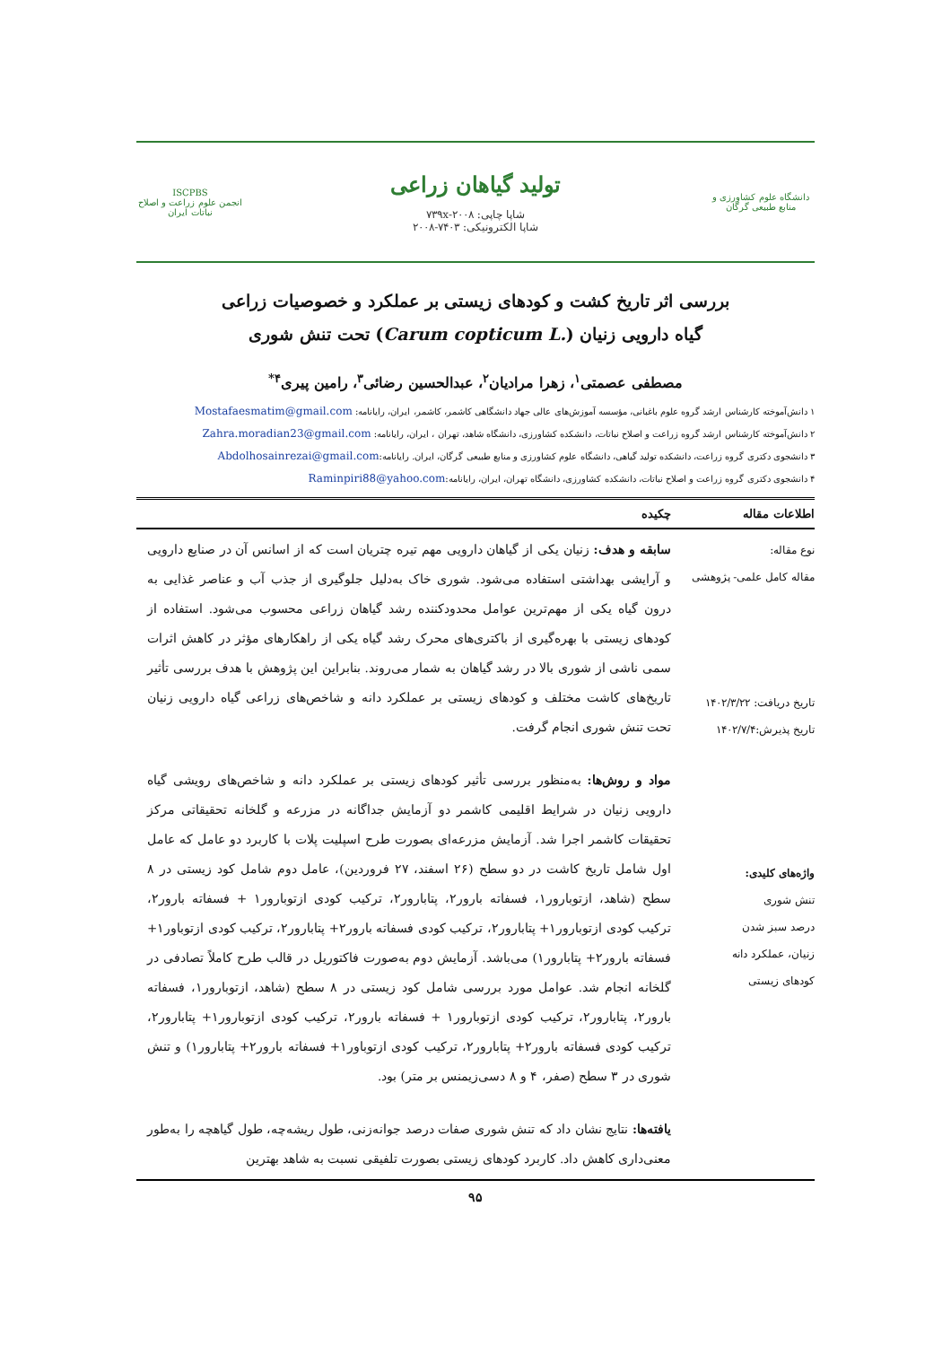دانشگاه علوم کشاورزی و منابع طبیعی گرگان
تولید گیاهان زراعی
شاپا چاپی: ۷۳۹x-۲۰۰۸
شاپا الکترونیکی: ۷۴۰۳-۲۰۰۸
ISCPBS
انجمن علوم زراعت و اصلاح نباتات ایران
بررسی اثر تاریخ کشت و کودهای زیستی بر عملکرد و خصوصیات زراعی
گیاه دارویی زنیان (Carum copticum L.) تحت تنش شوری
مصطفی عصمتی<sup>۱</sup>، زهرا مرادیان<sup>۲</sup>، عبدالحسین رضائی<sup>۳</sup>، رامین پیری<sup>۴*</sup>
۱ دانش‌آموخته کارشناس ارشد گروه علوم باغبانی، مؤسسه آموزش‌های عالی جهاد دانشگاهی کاشمر، کاشمر، ایران، رایانامه: Mostafaesmatim@gmail.com
۲ دانش‌آموخته کارشناس ارشد گروه زراعت و اصلاح نباتات، دانشکده کشاورزی، دانشگاه شاهد، تهران ، ایران، رایانامه: Zahra.moradian23@gmail.com
۳ دانشجوی دکتری گروه زراعت، دانشکده تولید گیاهی، دانشگاه علوم کشاورزی و منابع طبیعی گرگان، ایران. رایانامه:Abdolhosainrezai@gmail.com
۴ دانشجوی دکتری گروه زراعت و اصلاح نباتات، دانشکده کشاورزی، دانشگاه تهران، ایران، رایانامه:Raminpiri88@yahoo.com
اطلاعات مقاله چکیده
نوع مقاله:
مقاله کامل علمی- پژوهشی
تاریخ دریافت: ۱۴۰۲/۳/۲۲
تاریخ پذیرش:۱۴۰۲/۷/۴
واژه‌های کلیدی:
تنش شوری
درصد سبز شدن
زنیان، عملکرد دانه
کودهای زیستی
سابقه و هدف: زنیان یکی از گیاهان دارویی مهم تیره چتریان است که از اسانس آن در صنایع دارویی و آرایشی بهداشتی استفاده می‌شود. شوری خاک به‌دلیل جلوگیری از جذب آب و عناصر غذایی به درون گیاه یکی از مهم‌ترین عوامل محدودکننده رشد گیاهان زراعی محسوب می‌شود. استفاده از کودهای زیستی با بهره‌گیری از باکتری‌های محرک رشد گیاه یکی از راهکارهای مؤثر در کاهش اثرات سمی ناشی از شوری بالا در رشد گیاهان به شمار می‌روند. بنابراین این پژوهش با هدف بررسی تأثیر تاریخ‌های کاشت مختلف و کودهای زیستی بر عملکرد دانه و شاخص‌های زراعی گیاه دارویی زنیان تحت تنش شوری انجام گرفت.
مواد و روش‌ها: به‌منظور بررسی تأثیر کودهای زیستی بر عملکرد دانه و شاخص‌های رویشی گیاه دارویی زنیان در شرایط اقلیمی کاشمر دو آزمایش جداگانه در مزرعه و گلخانه تحقیقاتی مرکز تحقیقات کاشمر اجرا شد. آزمایش مزرعه‌ای بصورت طرح اسپلیت پلات با کاربرد دو عامل که عامل اول شامل تاریخ کاشت در دو سطح (۲۶ اسفند، ۲۷ فروردین)، عامل دوم شامل کود زیستی در ۸ سطح (شاهد، ازتوبارور۱، فسفاته بارور۲، پتابارور۲، ترکیب کودی ازتوبارور۱ + فسفاته بارور۲، ترکیب کودی ازتوبارور۱+ پتابارور۲، ترکیب کودی فسفاته بارور۲+ پتابارور۲، ترکیب کودی ازتوباور۱+ فسفاته بارور۲+ پتابارور۱) می‌باشد. آزمایش دوم به‌صورت فاکتوریل در قالب طرح کاملاً تصادفی در گلخانه انجام شد. عوامل مورد بررسی شامل کود زیستی در ۸ سطح (شاهد، ازتوبارور۱، فسفاته بارور۲، پتابارور۲، ترکیب کودی ازتوبارور۱ + فسفاته بارور۲، ترکیب کودی ازتوبارور۱+ پتابارور۲، ترکیب کودی فسفاته بارور۲+ پتابارور۲، ترکیب کودی ازتوباور۱+ فسفاته بارور۲+ پتابارور۱) و تنش شوری در ۳ سطح (صفر، ۴ و ۸ دسی‌زیمنس بر متر) بود.
یافته‌ها: نتایج نشان داد که تنش شوری صفات درصد جوانه‌زنی، طول ریشه‌چه، طول گیاهچه را به‌طور معنی‌داری کاهش داد. کاربرد کودهای زیستی بصورت تلفیقی نسبت به شاهد بهترین
۹۵